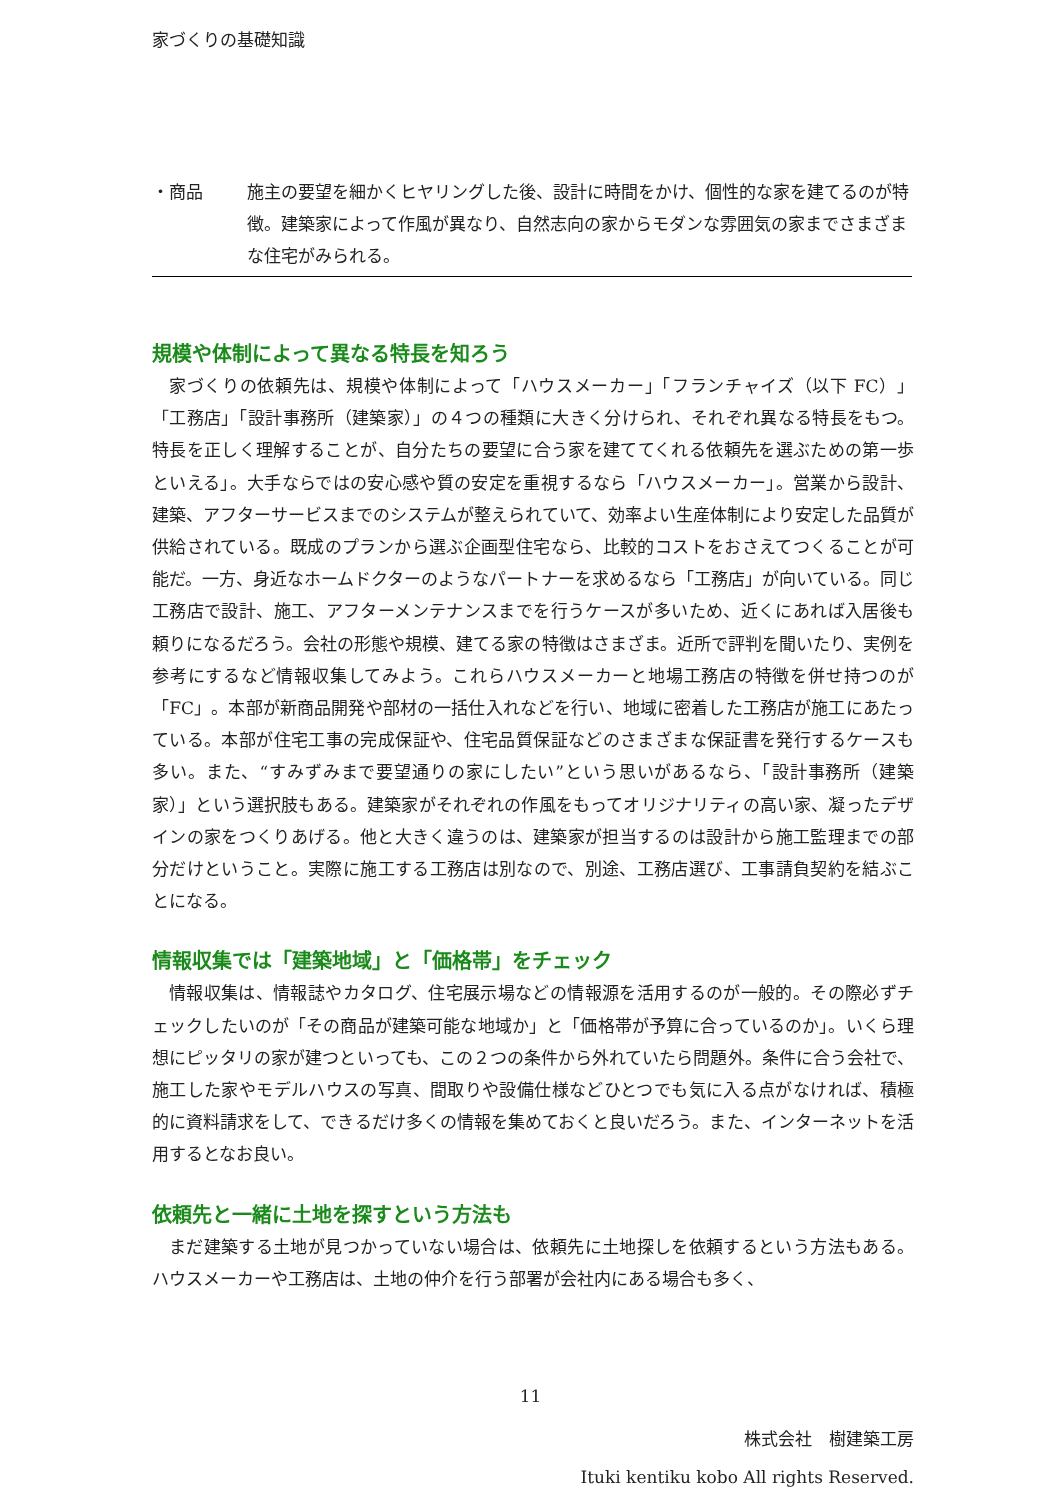家づくりの基礎知識
・商品 施主の要望を細かくヒヤリングした後、設計に時間をかけ、個性的な家を建てるのが特徴。建築家によって作風が異なり、自然志向の家からモダンな雰囲気の家までさまざまな住宅がみられる。
規模や体制によって異なる特長を知ろう
家づくりの依頼先は、規模や体制によって「ハウスメーカー」「フランチャイズ（以下 FC）」「工務店」「設計事務所（建築家）」の４つの種類に大きく分けられ、それぞれ異なる特長をもつ。特長を正しく理解することが、自分たちの要望に合う家を建ててくれる依頼先を選ぶための第一歩といえる」。大手ならではの安心感や質の安定を重視するなら「ハウスメーカー」。営業から設計、建築、アフターサービスまでのシステムが整えられていて、効率よい生産体制により安定した品質が供給されている。既成のプランから選ぶ企画型住宅なら、比較的コストをおさえてつくることが可能だ。一方、身近なホームドクターのようなパートナーを求めるなら「工務店」が向いている。同じ工務店で設計、施工、アフターメンテナンスまでを行うケースが多いため、近くにあれば入居後も頼りになるだろう。会社の形態や規模、建てる家の特徴はさまざま。近所で評判を聞いたり、実例を参考にするなど情報収集してみよう。これらハウスメーカーと地場工務店の特徴を併せ持つのが「FC」。本部が新商品開発や部材の一括仕入れなどを行い、地域に密着した工務店が施工にあたっている。本部が住宅工事の完成保証や、住宅品質保証などのさまざまな保証書を発行するケースも多い。また、“すみずみまで要望通りの家にしたい”という思いがあるなら、「設計事務所（建築家）」という選択肢もある。建築家がそれぞれの作風をもってオリジナリティの高い家、凝ったデザインの家をつくりあげる。他と大きく違うのは、建築家が担当するのは設計から施工監理までの部分だけということ。実際に施工する工務店は別なので、別途、工務店選び、工事請負契約を結ぶことになる。
情報収集では「建築地域」と「価格帯」をチェック
情報収集は、情報誌やカタログ、住宅展示場などの情報源を活用するのが一般的。その際必ずチェックしたいのが「その商品が建築可能な地域か」と「価格帯が予算に合っているのか」。いくら理想にピッタリの家が建つといっても、この２つの条件から外れていたら問題外。条件に合う会社で、施工した家やモデルハウスの写真、間取りや設備仕様などひとつでも気に入る点がなければ、積極的に資料請求をして、できるだけ多くの情報を集めておくと良いだろう。また、インターネットを活用するとなお良い。
依頼先と一緒に土地を探すという方法も
まだ建築する土地が見つかっていない場合は、依頼先に土地探しを依頼するという方法もある。ハウスメーカーや工務店は、土地の仲介を行う部署が会社内にある場合も多く、
11
株式会社　樹建築工房
Ituki kentiku kobo All rights Reserved.